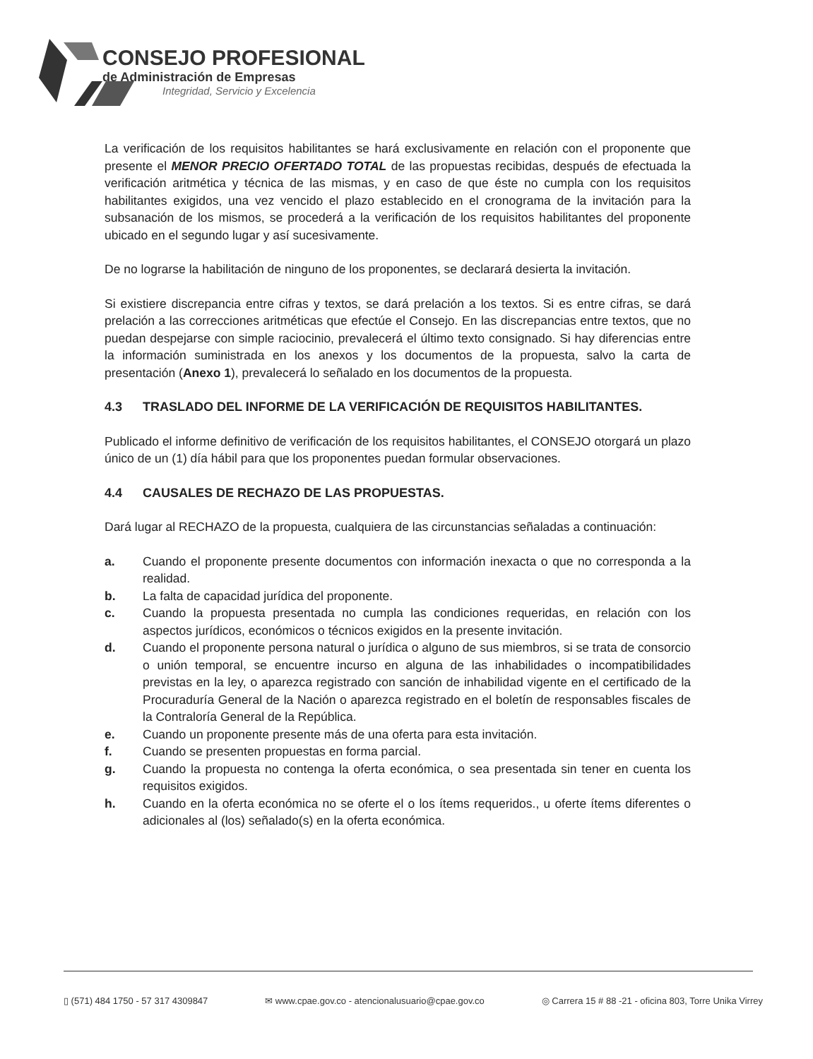CONSEJO PROFESIONAL
de Administración de Empresas
Integridad, Servicio y Excelencia
La verificación de los requisitos habilitantes se hará exclusivamente en relación con el proponente que presente el MENOR PRECIO OFERTADO TOTAL de las propuestas recibidas, después de efectuada la verificación aritmética y técnica de las mismas, y en caso de que éste no cumpla con los requisitos habilitantes exigidos, una vez vencido el plazo establecido en el cronograma de la invitación para la subsanación de los mismos, se procederá a la verificación de los requisitos habilitantes del proponente ubicado en el segundo lugar y así sucesivamente.
De no lograrse la habilitación de ninguno de los proponentes, se declarará desierta la invitación.
Si existiere discrepancia entre cifras y textos, se dará prelación a los textos. Si es entre cifras, se dará prelación a las correcciones aritméticas que efectúe el Consejo. En las discrepancias entre textos, que no puedan despejarse con simple raciocinio, prevalecerá el último texto consignado. Si hay diferencias entre la información suministrada en los anexos y los documentos de la propuesta, salvo la carta de presentación (Anexo 1), prevalecerá lo señalado en los documentos de la propuesta.
4.3 TRASLADO DEL INFORME DE LA VERIFICACIÓN DE REQUISITOS HABILITANTES.
Publicado el informe definitivo de verificación de los requisitos habilitantes, el CONSEJO otorgará un plazo único de un (1) día hábil para que los proponentes puedan formular observaciones.
4.4 CAUSALES DE RECHAZO DE LAS PROPUESTAS.
Dará lugar al RECHAZO de la propuesta, cualquiera de las circunstancias señaladas a continuación:
a. Cuando el proponente presente documentos con información inexacta o que no corresponda a la realidad.
b. La falta de capacidad jurídica del proponente.
c. Cuando la propuesta presentada no cumpla las condiciones requeridas, en relación con los aspectos jurídicos, económicos o técnicos exigidos en la presente invitación.
d. Cuando el proponente persona natural o jurídica o alguno de sus miembros, si se trata de consorcio o unión temporal, se encuentre incurso en alguna de las inhabilidades o incompatibilidades previstas en la ley, o aparezca registrado con sanción de inhabilidad vigente en el certificado de la Procuraduría General de la Nación o aparezca registrado en el boletín de responsables fiscales de la Contraloría General de la República.
e. Cuando un proponente presente más de una oferta para esta invitación.
f. Cuando se presenten propuestas en forma parcial.
g. Cuando la propuesta no contenga la oferta económica, o sea presentada sin tener en cuenta los requisitos exigidos.
h. Cuando en la oferta económica no se oferte el o los ítems requeridos., u oferte ítems diferentes o adicionales al (los) señalado(s) en la oferta económica.
▯ (571) 484 1750 - 57 317 4309847 ✉ www.cpae.gov.co - atencionalusuario@cpae.gov.co ◎ Carrera 15 # 88 -21 - oficina 803, Torre Unika Virrey